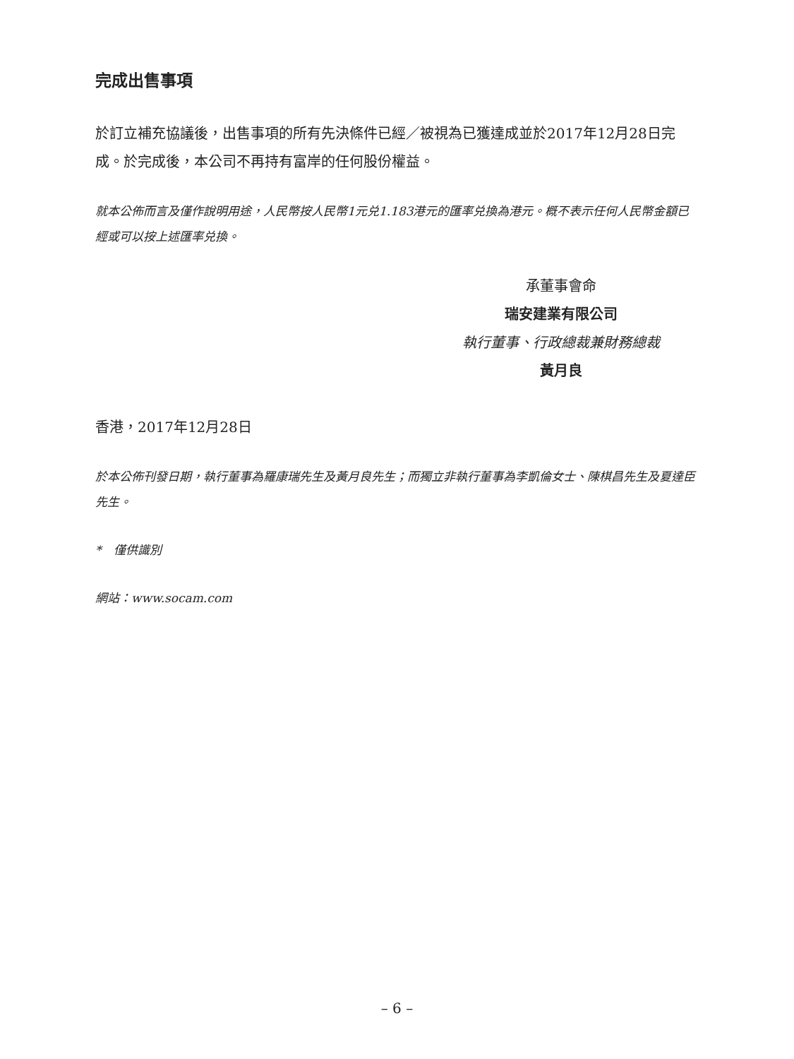完成出售事項
於訂立補充協議後，出售事項的所有先決條件已經／被視為已獲達成並於2017年12月28日完成。於完成後，本公司不再持有富岸的任何股份權益。
就本公佈而言及僅作說明用途，人民幣按人民幣1元兑1.183港元的匯率兑換為港元。概不表示任何人民幣金額已經或可以按上述匯率兑換。
承董事會命
瑞安建業有限公司
執行董事、行政總裁兼財務總裁
黃月良
香港，2017年12月28日
於本公佈刊發日期，執行董事為羅康瑞先生及黃月良先生；而獨立非執行董事為李凱倫女士、陳棋昌先生及夏達臣先生。
*　僅供識別
網站：www.socam.com
– 6 –